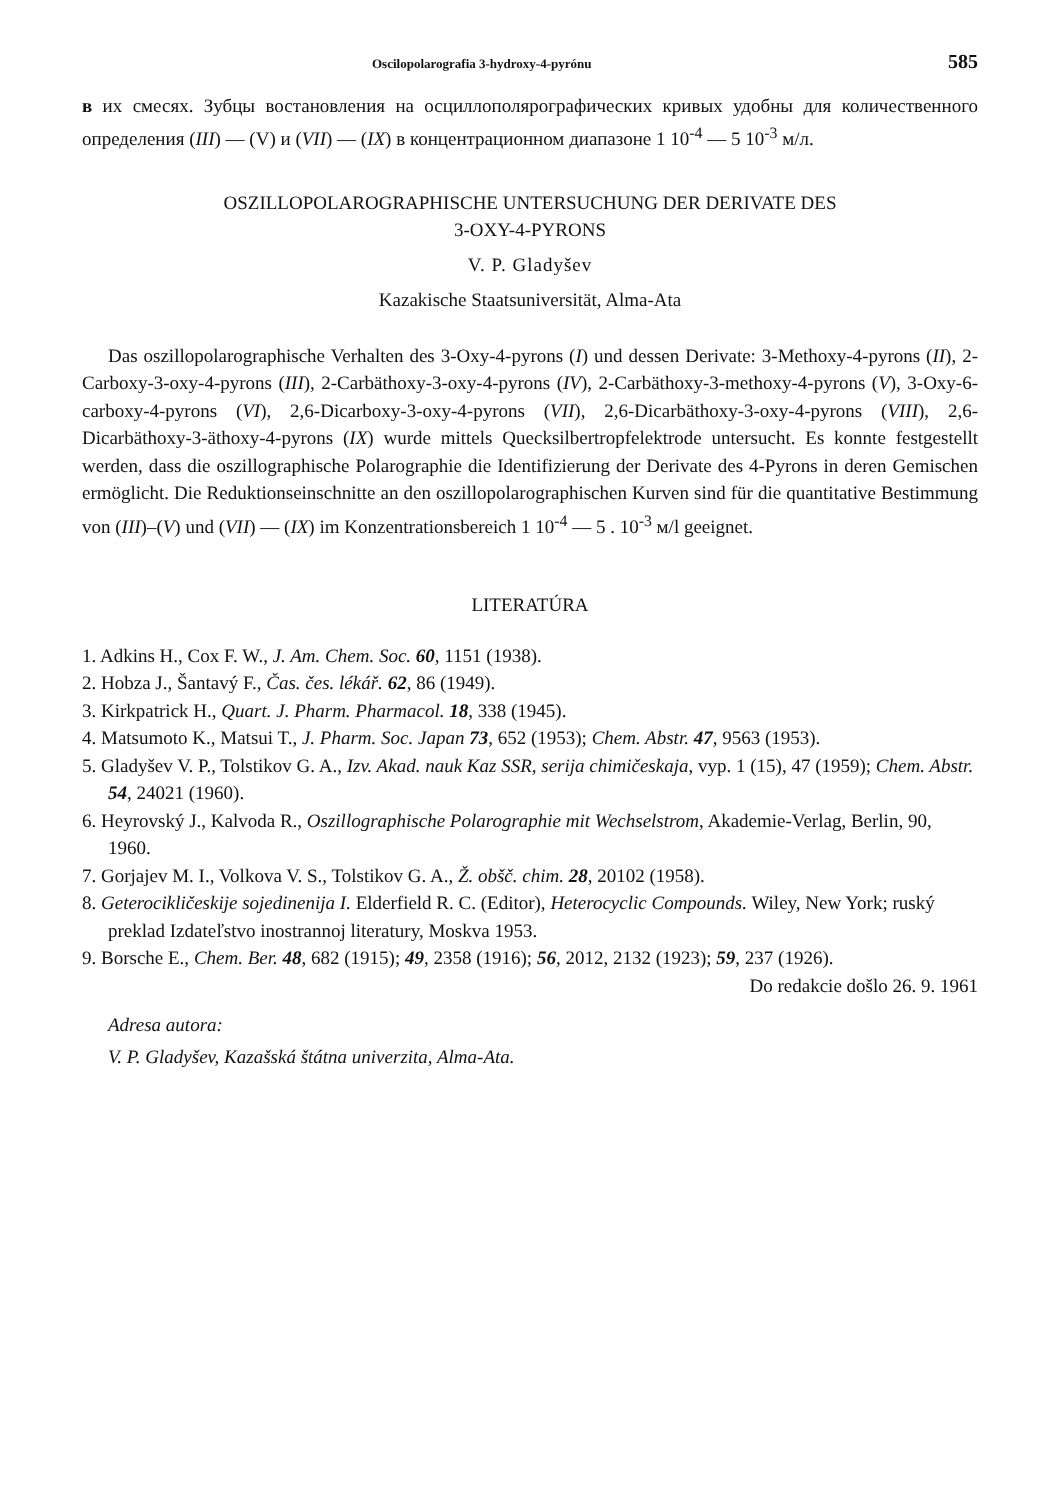Oscilopolarografia 3-hydroxy-4-pyrónu 585
в их смесях. Зубцы востановления на осциллополярографических кривых удобны для количественного определения (III) — (V) и (VII) — (IX) в концентрационном диапазоне 1 10<sup>-4</sup> — 5 10<sup>-3</sup> м/л.
OSZILLOPOLAROGRAPHISCHE UNTERSUCHUNG DER DERIVATE DES
3-OXY-4-PYRONS
V. P. Gladyšev
Kazakische Staatsuniversität, Alma-Ata
Das oszillopolarographische Verhalten des 3-Oxy-4-pyrons (I) und dessen Derivate: 3-Methoxy-4-pyrons (II), 2-Carboxy-3-oxy-4-pyrons (III), 2-Carbäthoxy-3-oxy-4-pyrons (IV), 2-Carbäthoxy-3-methoxy-4-pyrons (V), 3-Oxy-6-carboxy-4-pyrons (VI), 2,6-Dicarboxy-3-oxy-4-pyrons (VII), 2,6-Dicarbäthoxy-3-oxy-4-pyrons (VIII), 2,6-Dicarbäthoxy-3-äthoxy-4-pyrons (IX) wurde mittels Quecksilbertropfelektrode untersucht. Es konnte festgestellt werden, dass die oszillographische Polarographie die Identifizierung der Derivate des 4-Pyrons in deren Gemischen ermöglicht. Die Reduktionseinschnitte an den oszillopolarographischen Kurven sind für die quantitative Bestimmung von (III)–(V) und (VII) — (IX) im Konzentrationsbereich 1 10<sup>-4</sup> — 5 . 10<sup>-3</sup> м/l geeignet.
LITERATÚRA
1. Adkins H., Cox F. W., J. Am. Chem. Soc. 60, 1151 (1938).
2. Hobza J., Šantavý F., Čas. čes. lékář. 62, 86 (1949).
3. Kirkpatrick H., Quart. J. Pharm. Pharmacol. 18, 338 (1945).
4. Matsumoto K., Matsui T., J. Pharm. Soc. Japan 73, 652 (1953); Chem. Abstr. 47, 9563 (1953).
5. Gladyšev V. P., Tolstikov G. A., Izv. Akad. nauk Kaz SSR, serija chimičeskaja, vyp. 1 (15), 47 (1959); Chem. Abstr. 54, 24021 (1960).
6. Heyrovský J., Kalvoda R., Oszillographische Polarographie mit Wechselstrom, Akademie-Verlag, Berlin, 90, 1960.
7. Gorjajev M. I., Volkova V. S., Tolstikov G. A., Ž. obšč. chim. 28, 20102 (1958).
8. Geterocikličeskije sojedinenija I. Elderfield R. C. (Editor), Heterocyclic Compounds. Wiley, New York; ruský preklad Izdateľstvo inostrannoj literatury, Moskva 1953.
9. Borsche E., Chem. Ber. 48, 682 (1915); 49, 2358 (1916); 56, 2012, 2132 (1923); 59, 237 (1926).
Do redakcie došlo 26. 9. 1961
Adresa autora:
V. P. Gladyšev, Kazašská štátna univerzita, Alma-Ata.